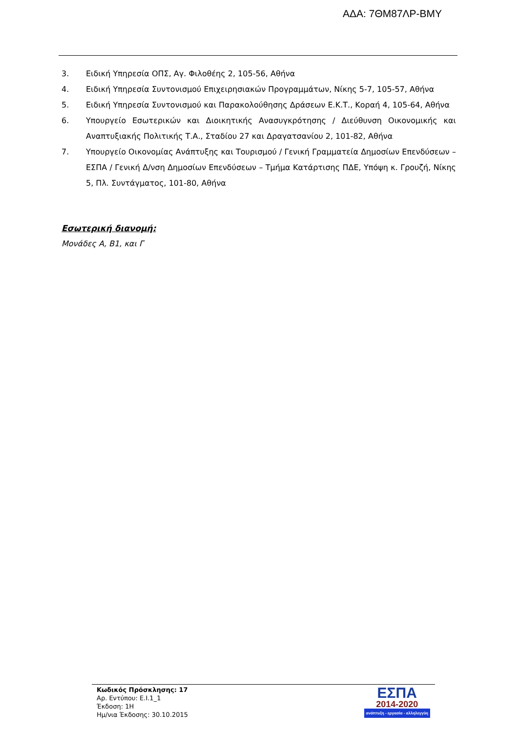ΑΔΑ: 7ΘΜ87ΛΡ-ΒΜΥ
3. Ειδική Υπηρεσία ΟΠΣ, Αγ. Φιλοθέης 2, 105-56, Αθήνα
4. Ειδική Υπηρεσία Συντονισμού Επιχειρησιακών Προγραμμάτων, Νίκης 5-7, 105-57, Αθήνα
5. Ειδική Υπηρεσία Συντονισμού και Παρακολούθησης Δράσεων Ε.Κ.Τ., Κοραή 4, 105-64, Αθήνα
6. Υπουργείο Εσωτερικών και Διοικητικής Ανασυγκρότησης / Διεύθυνση Οικονομικής και Αναπτυξιακής Πολιτικής Τ.Α., Σταδίου 27 και Δραγατσανίου 2, 101-82, Αθήνα
7. Υπουργείο Οικονομίας Ανάπτυξης και Τουρισμού / Γενική Γραμματεία Δημοσίων Επενδύσεων – ΕΣΠΑ / Γενική Δ/νση Δημοσίων Επενδύσεων – Τμήμα Κατάρτισης ΠΔΕ, Υπόψη κ. Γρουζή, Νίκης 5, Πλ. Συντάγματος, 101-80, Αθήνα
Εσωτερική διανομή:
Μονάδες Α, Β1, και Γ
Κωδικός Πρόσκλησης: 17
Αρ. Εντύπου: Ε.Ι.1_1
Έκδοση: 1Η
Ημ/νια Έκδοσης: 30.10.2015
ΕΣΠΑ
2014-2020
ανάπτυξη - εργασία - αλληλεγγύη